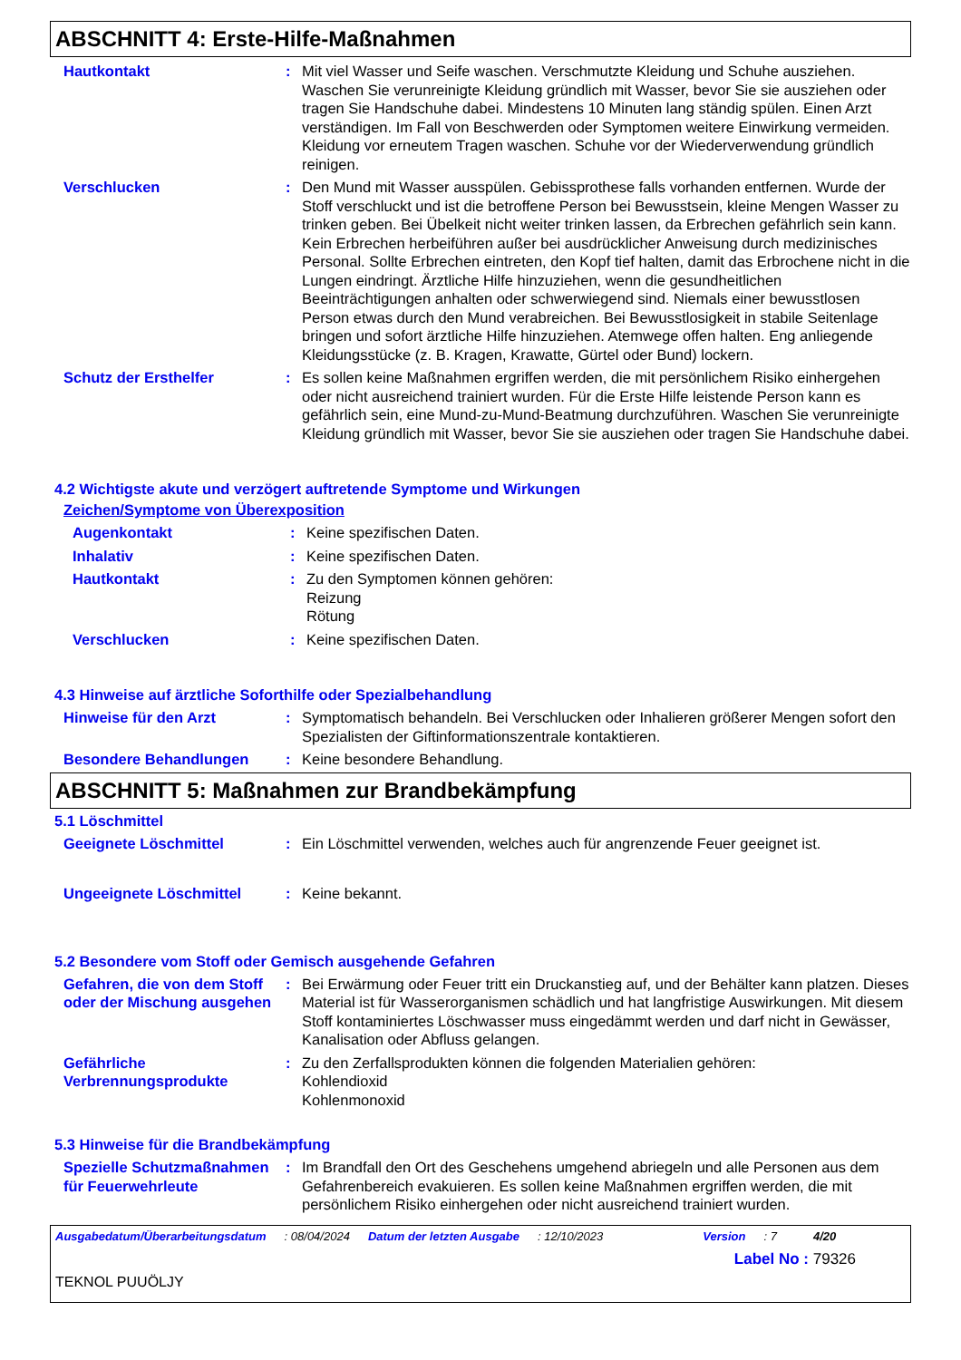ABSCHNITT 4: Erste-Hilfe-Maßnahmen
Hautkontakt : Mit viel Wasser und Seife waschen. Verschmutzte Kleidung und Schuhe ausziehen. Waschen Sie verunreinigte Kleidung gründlich mit Wasser, bevor Sie sie ausziehen oder tragen Sie Handschuhe dabei. Mindestens 10 Minuten lang ständig spülen. Einen Arzt verständigen. Im Fall von Beschwerden oder Symptomen weitere Einwirkung vermeiden. Kleidung vor erneutem Tragen waschen. Schuhe vor der Wiederverwendung gründlich reinigen.
Verschlucken : Den Mund mit Wasser ausspülen. Gebissprothese falls vorhanden entfernen. Wurde der Stoff verschluckt und ist die betroffene Person bei Bewusstsein, kleine Mengen Wasser zu trinken geben. Bei Übelkeit nicht weiter trinken lassen, da Erbrechen gefährlich sein kann. Kein Erbrechen herbeiführen außer bei ausdrücklicher Anweisung durch medizinisches Personal. Sollte Erbrechen eintreten, den Kopf tief halten, damit das Erbrochene nicht in die Lungen eindringt. Ärztliche Hilfe hinzuziehen, wenn die gesundheitlichen Beeinträchtigungen anhalten oder schwerwiegend sind. Niemals einer bewusstlosen Person etwas durch den Mund verabreichen. Bei Bewusstlosigkeit in stabile Seitenlage bringen und sofort ärztliche Hilfe hinzuziehen. Atemwege offen halten. Eng anliegende Kleidungsstücke (z. B. Kragen, Krawatte, Gürtel oder Bund) lockern.
Schutz der Ersthelfer : Es sollen keine Maßnahmen ergriffen werden, die mit persönlichem Risiko einhergehen oder nicht ausreichend trainiert wurden. Für die Erste Hilfe leistende Person kann es gefährlich sein, eine Mund-zu-Mund-Beatmung durchzuführen. Waschen Sie verunreinigte Kleidung gründlich mit Wasser, bevor Sie sie ausziehen oder tragen Sie Handschuhe dabei.
4.2 Wichtigste akute und verzögert auftretende Symptome und Wirkungen
Zeichen/Symptome von Überexposition
Augenkontakt : Keine spezifischen Daten.
Inhalativ : Keine spezifischen Daten.
Hautkontakt : Zu den Symptomen können gehören:
Reizung
Rötung
Verschlucken : Keine spezifischen Daten.
4.3 Hinweise auf ärztliche Soforthilfe oder Spezialbehandlung
Hinweise für den Arzt : Symptomatisch behandeln. Bei Verschlucken oder Inhalieren größerer Mengen sofort den Spezialisten der Giftinformationszentrale kontaktieren.
Besondere Behandlungen : Keine besondere Behandlung.
ABSCHNITT 5: Maßnahmen zur Brandbekämpfung
5.1 Löschmittel
Geeignete Löschmittel : Ein Löschmittel verwenden, welches auch für angrenzende Feuer geeignet ist.
Ungeeignete Löschmittel : Keine bekannt.
5.2 Besondere vom Stoff oder Gemisch ausgehende Gefahren
Gefahren, die von dem Stoff oder der Mischung ausgehen
: Bei Erwärmung oder Feuer tritt ein Druckanstieg auf, und der Behälter kann platzen. Dieses Material ist für Wasserorganismen schädlich und hat langfristige Auswirkungen. Mit diesem Stoff kontaminiertes Löschwasser muss eingedämmt werden und darf nicht in Gewässer, Kanalisation oder Abfluss gelangen.
Gefährliche Verbrennungsprodukte
: Zu den Zerfallsprodukten können die folgenden Materialien gehören:
Kohlendioxid
Kohlenmonoxid
5.3 Hinweise für die Brandbekämpfung
Spezielle Schutzmaßnahmen für Feuerwehrleute
: Im Brandfall den Ort des Geschehens umgehend abriegeln und alle Personen aus dem Gefahrenbereich evakuieren. Es sollen keine Maßnahmen ergriffen werden, die mit persönlichem Risiko einhergehen oder nicht ausreichend trainiert wurden.
Ausgabedatum/Überarbeitungsdatum : 08/04/2024 Datum der letzten Ausgabe : 12/10/2023 Version : 7 4/20
Label No : 79326
TEKNOL PUUÖLJY